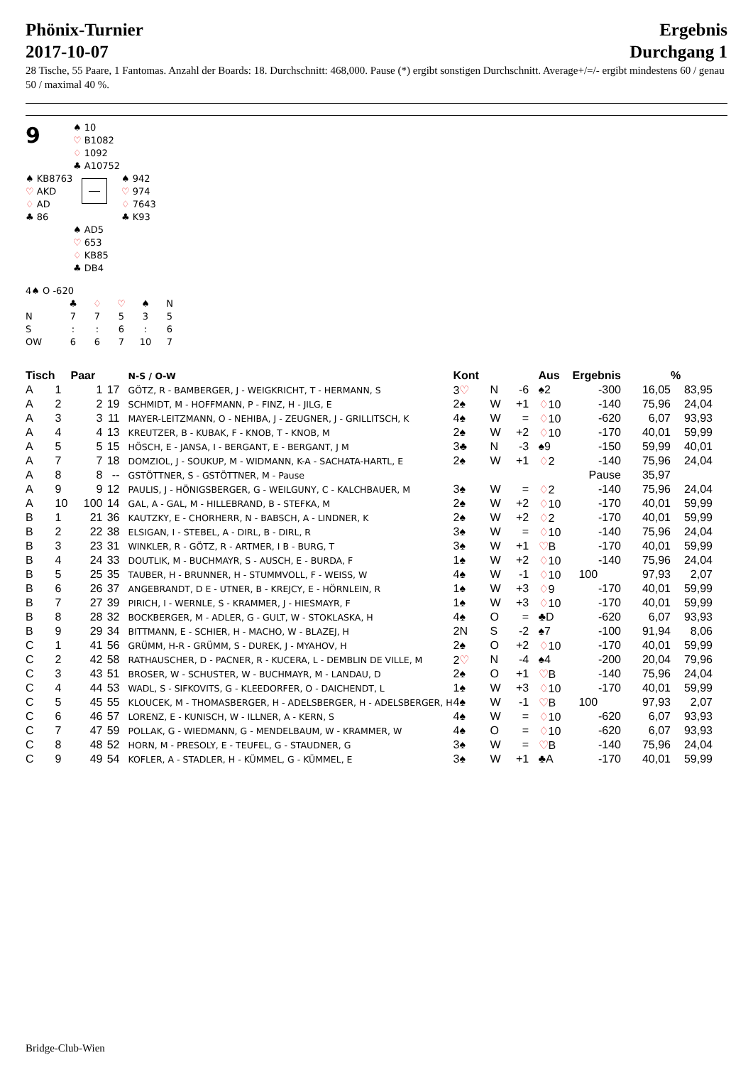Phönix-Turnier
2017-10-07
Ergebnis
Durchgang 1
28 Tische, 55 Paare, 1 Fantomas. Anzahl der Boards: 18. Durchschnitt: 468,000. Pause (*) ergibt sonstigen Durchschnitt. Average+/=/- ergibt mindestens 60 / genau 50 / maximal 40 %.
9
♠ 10
♡ B1082
♢ 1092
♣ A10752
♠ KB8763
♡ AKD
♢ AD
♣ 86
♠ 942
♡ 974
♢ 7643
♣ K93
♠ AD5
♡ 653
♢ KB85
♣ DB4
4♠ O -620
| | ♣ | ♢ | ♡ | ♠ | N |
| N | 7 | 7 | 5 | 3 | 5 |
| S | : | : | 6 | : | 6 |
| OW | 6 | 6 | 7 | 10 | 7 |
| Tisch | | Paar | | N-S / O-W | Kont | | | Aus | Ergebnis | | | % |
| --- | --- | --- | --- | --- | --- | --- | --- | --- | --- | --- | --- | --- |
| A | 1 | 1 | 17 | GÖTZ, R - BAMBERGER, J - WEIGKRICHT, T - HERMANN, S | 3 ♡ | N | -6 | ♠2 | -300 | | 16,05 | 83,95 |
| A | 2 | 2 | 19 | SCHMIDT, M - HOFFMANN, P - FINZ, H - JILG, E | 2♠ | W | +1 | ♢ 10 | -140 | | 75,96 | 24,04 |
| A | 3 | 3 | 11 | MAYER-LEITZMANN, O - NEHIBA, J - ZEUGNER, J - GRILLITSCH, K | 4♠ | W | = | ♢ 10 | -620 | | 6,07 | 93,93 |
| A | 4 | 4 | 13 | KREUTZER, B - KUBAK, F - KNOB, T - KNOB, M | 2♠ | W | +2 | ♢ 10 | -170 | | 40,01 | 59,99 |
| A | 5 | 5 | 15 | HÖSCH, E - JANSA, I - BERGANT, E - BERGANT, J M | 3♣ | N | -3 | ♠9 | -150 | | 59,99 | 40,01 |
| A | 7 | 7 | 18 | DOMZIOL, J - SOUKUP, M - WIDMANN, K-A - SACHATA-HARTL, E | 2♠ | W | +1 | ♢ 2 | -140 | | 75,96 | 24,04 |
| A | 8 | 8 | -- | GSTÖTTNER, S - GSTÖTTNER, M - Pause | | | | | Pause | | 35,97 | |
| A | 9 | 9 | 12 | PAULIS, J - HÖNIGSBERGER, G - WEILGUNY, C - KALCHBAUER, M | 3♠ | W | = | ♢ 2 | -140 | | 75,96 | 24,04 |
| A | 10 | 100 | 14 | GAL, A - GAL, M - HILLEBRAND, B - STEFKA, M | 2♠ | W | +2 | ♢ 10 | -170 | | 40,01 | 59,99 |
| B | 1 | 21 | 36 | KAUTZKY, E - CHORHERR, N - BABSCH, A - LINDNER, K | 2♠ | W | +2 | ♢ 2 | -170 | | 40,01 | 59,99 |
| B | 2 | 22 | 38 | ELSIGAN, I - STEBEL, A - DIRL, B - DIRL, R | 3♠ | W | = | ♢ 10 | -140 | | 75,96 | 24,04 |
| B | 3 | 23 | 31 | WINKLER, R - GÖTZ, R - ARTMER, I B - BURG, T | 3♠ | W | +1 | ♡ B | -170 | | 40,01 | 59,99 |
| B | 4 | 24 | 33 | DOUTLIK, M - BUCHMAYR, S - AUSCH, E - BURDA, F | 1♠ | W | +2 | ♢ 10 | -140 | | 75,96 | 24,04 |
| B | 5 | 25 | 35 | TAUBER, H - BRUNNER, H - STUMMVOLL, F - WEISS, W | 4♠ | W | -1 | ♢ 10 | 100 | | 97,93 | 2,07 |
| B | 6 | 26 | 37 | ANGEBRANDT, D E - UTNER, B - KREJCY, E - HÖRNLEIN, R | 1♠ | W | +3 | ♢ 9 | -170 | | 40,01 | 59,99 |
| B | 7 | 27 | 39 | PIRICH, I - WERNLE, S - KRAMMER, J - HIESMAYR, F | 1♠ | W | +3 | ♢ 10 | -170 | | 40,01 | 59,99 |
| B | 8 | 28 | 32 | BOCKBERGER, M - ADLER, G - GULT, W - STOKLASKA, H | 4♠ | O | = | ♣D | -620 | | 6,07 | 93,93 |
| B | 9 | 29 | 34 | BITTMANN, E - SCHIER, H - MACHO, W - BLAZEJ, H | 2N | S | -2 | ♠7 | -100 | | 91,94 | 8,06 |
| C | 1 | 41 | 56 | GRÜMM, H-R - GRÜMM, S - DUREK, J - MYAHOV, H | 2♠ | O | +2 | ♢ 10 | -170 | | 40,01 | 59,99 |
| C | 2 | 42 | 58 | RATHAUSCHER, D - PACNER, R - KUCERA, L - DEMBLIN DE VILLE, M | 2 ♡ | N | -4 | ♠4 | -200 | | 20,04 | 79,96 |
| C | 3 | 43 | 51 | BROSER, W - SCHUSTER, W - BUCHMAYR, M - LANDAU, D | 2♠ | O | +1 | ♡ B | -140 | | 75,96 | 24,04 |
| C | 4 | 44 | 53 | WADL, S - SIFKOVITS, G - KLEEDORFER, O - DAICHENDT, L | 1♠ | W | +3 | ♢ 10 | -170 | | 40,01 | 59,99 |
| C | 5 | 45 | 55 | KLOUCEK, M - THOMASBERGER, H - ADELSBERGER, H - ADELSBERGER, H | 4♠ | W | -1 | ♡ B | 100 | | 97,93 | 2,07 |
| C | 6 | 46 | 57 | LORENZ, E - KUNISCH, W - ILLNER, A - KERN, S | 4♠ | W | = | ♢ 10 | -620 | | 6,07 | 93,93 |
| C | 7 | 47 | 59 | POLLAK, G - WIEDMANN, G - MENDELBAUM, W - KRAMMER, W | 4♠ | O | = | ♢ 10 | -620 | | 6,07 | 93,93 |
| C | 8 | 48 | 52 | HORN, M - PRESOLY, E - TEUFEL, G - STAUDNER, G | 3♠ | W | = | ♡ B | -140 | | 75,96 | 24,04 |
| C | 9 | 49 | 54 | KOFLER, A - STADLER, H - KÜMMEL, G - KÜMMEL, E | 3♠ | W | +1 | ♣A | -170 | | 40,01 | 59,99 |
Bridge-Club-Wien